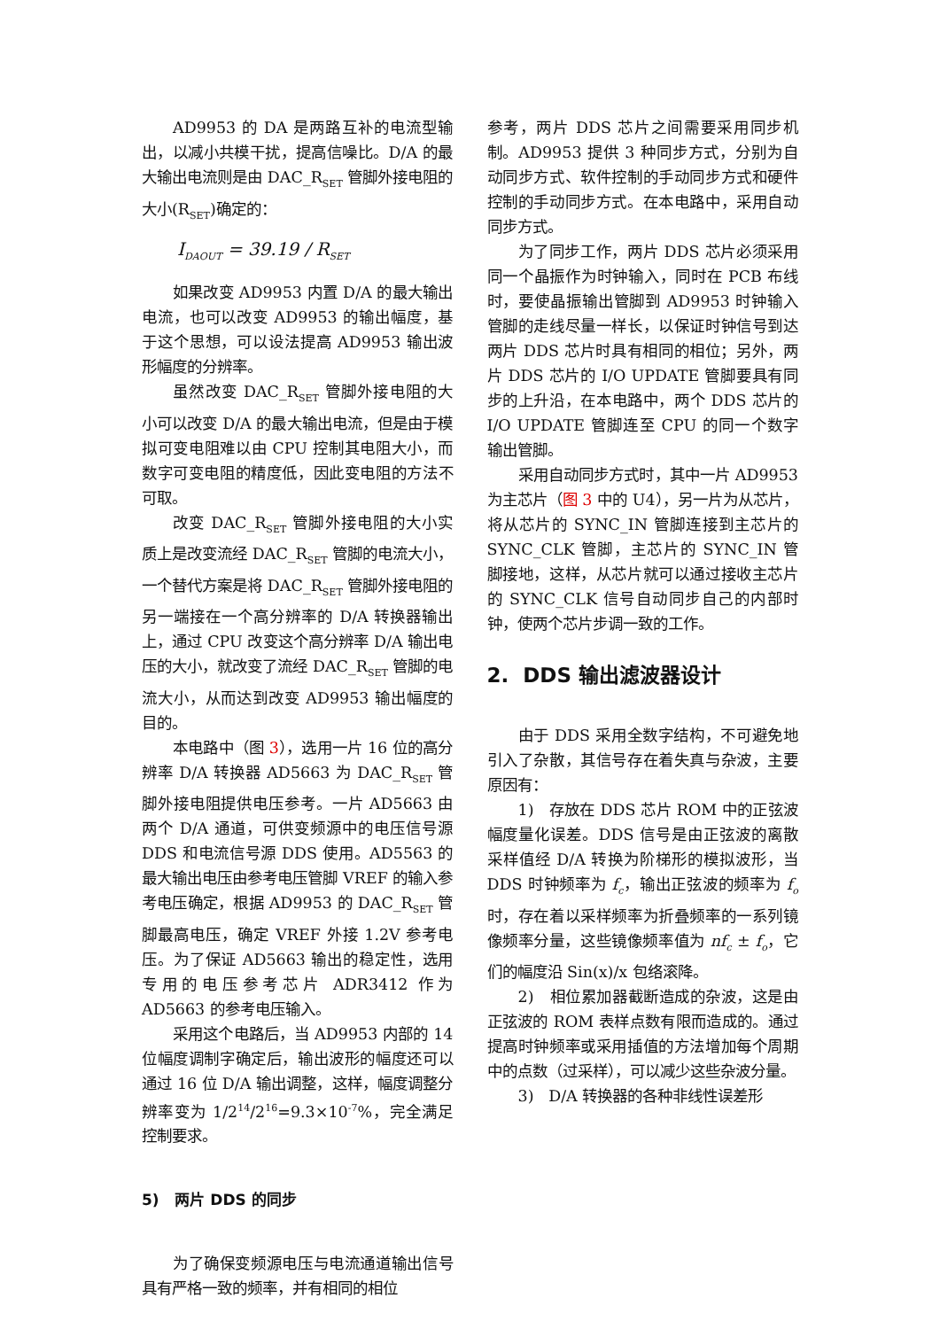AD9953 的 DA 是两路互补的电流型输出，以减小共模干扰，提高信噪比。D/A 的最大输出电流则是由 DAC_R<sub>SET</sub> 管脚外接电阻的大小(R<sub>SET</sub>)确定的：
I<sub>DAOUT</sub> = 39.19 / R<sub>SET</sub>
如果改变 AD9953 内置 D/A 的最大输出电流，也可以改变 AD9953 的输出幅度，基于这个思想，可以设法提高 AD9953 输出波形幅度的分辨率。
虽然改变 DAC_R<sub>SET</sub> 管脚外接电阻的大小可以改变 D/A 的最大输出电流，但是由于模拟可变电阻难以由 CPU 控制其电阻大小，而数字可变电阻的精度低，因此变电阻的方法不可取。
改变 DAC_R<sub>SET</sub> 管脚外接电阻的大小实质上是改变流经 DAC_R<sub>SET</sub> 管脚的电流大小，一个替代方案是将 DAC_R<sub>SET</sub> 管脚外接电阻的另一端接在一个高分辨率的 D/A 转换器输出上，通过 CPU 改变这个高分辨率 D/A 输出电压的大小，就改变了流经 DAC_R<sub>SET</sub> 管脚的电流大小，从而达到改变 AD9953 输出幅度的目的。
本电路中（图 3），选用一片 16 位的高分辨率 D/A 转换器 AD5663 为 DAC_R<sub>SET</sub> 管脚外接电阻提供电压参考。一片 AD5663 由两个 D/A 通道，可供变频源中的电压信号源 DDS 和电流信号源 DDS 使用。AD5563 的最大输出电压由参考电压管脚 VREF 的输入参考电压确定，根据 AD9953 的 DAC_R<sub>SET</sub> 管脚最高电压，确定 VREF 外接 1.2V 参考电压。为了保证 AD5663 输出的稳定性，选用专用的电压参考芯片 ADR3412 作为 AD5663 的参考电压输入。
采用这个电路后，当 AD9953 内部的 14 位幅度调制字确定后，输出波形的幅度还可以通过 16 位 D/A 输出调整，这样，幅度调整分辨率变为 1/2<sup>14</sup>/2<sup>16</sup>=9.3×10<sup>-7</sup>%，完全满足控制要求。
5) 两片 DDS 的同步
为了确保变频源电压与电流通道输出信号具有严格一致的频率，并有相同的相位
参考，两片 DDS 芯片之间需要采用同步机制。AD9953 提供 3 种同步方式，分别为自动同步方式、软件控制的手动同步方式和硬件控制的手动同步方式。在本电路中，采用自动同步方式。
为了同步工作，两片 DDS 芯片必须采用同一个晶振作为时钟输入，同时在 PCB 布线时，要使晶振输出管脚到 AD9953 时钟输入管脚的走线尽量一样长，以保证时钟信号到达两片 DDS 芯片时具有相同的相位；另外，两片 DDS 芯片的 I/O UPDATE 管脚要具有同步的上升沿，在本电路中，两个 DDS 芯片的 I/O UPDATE 管脚连至 CPU 的同一个数字输出管脚。
采用自动同步方式时，其中一片 AD9953 为主芯片（图 3 中的 U4），另一片为从芯片，将从芯片的 SYNC_IN 管脚连接到主芯片的 SYNC_CLK 管脚，主芯片的 SYNC_IN 管脚接地，这样，从芯片就可以通过接收主芯片的 SYNC_CLK 信号自动同步自己的内部时钟，使两个芯片步调一致的工作。
2. DDS 输出滤波器设计
由于 DDS 采用全数字结构，不可避免地引入了杂散，其信号存在着失真与杂波，主要原因有：
1) 存放在 DDS 芯片 ROM 中的正弦波幅度量化误差。DDS 信号是由正弦波的离散采样值经 D/A 转换为阶梯形的模拟波形，当 DDS 时钟频率为 f<sub>c</sub>，输出正弦波的频率为 f<sub>o</sub> 时，存在着以采样频率为折叠频率的一系列镜像频率分量，这些镜像频率值为 nf<sub>c</sub> ± f<sub>o</sub>，它们的幅度沿 Sin(x)/x 包络滚降。
2) 相位累加器截断造成的杂波，这是由正弦波的 ROM 表样点数有限而造成的。通过提高时钟频率或采用插值的方法增加每个周期中的点数（过采样），可以减少这些杂波分量。
3) D/A 转换器的各种非线性误差形